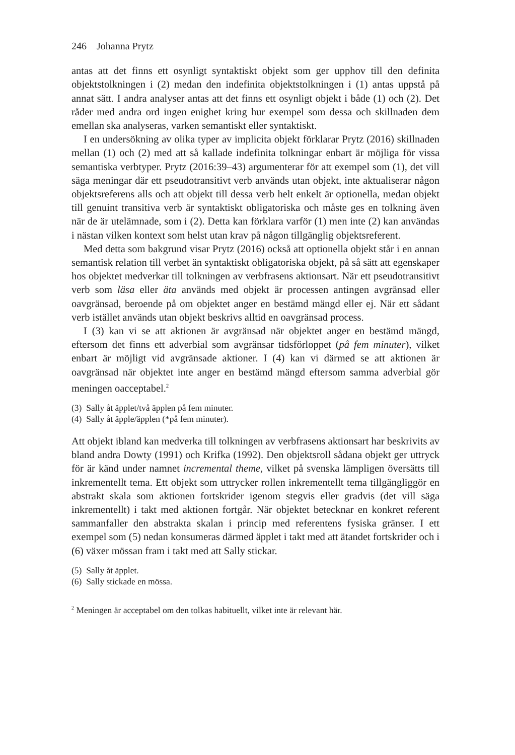246 Johanna Prytz
antas att det finns ett osynligt syntaktiskt objekt som ger upphov till den definita objektstolkningen i (2) medan den indefinita objektstolkningen i (1) antas uppstå på annat sätt. I andra analyser antas att det finns ett osynligt objekt i både (1) och (2). Det råder med andra ord ingen enighet kring hur exempel som dessa och skillnaden dem emellan ska analyseras, varken semantiskt eller syntaktiskt.
I en undersökning av olika typer av implicita objekt förklarar Prytz (2016) skillnaden mellan (1) och (2) med att så kallade indefinita tolkningar enbart är möjliga för vissa semantiska verbtyper. Prytz (2016:39–43) argumenterar för att exempel som (1), det vill säga meningar där ett pseudotransitivt verb används utan objekt, inte aktualiserar någon objektsreferens alls och att objekt till dessa verb helt enkelt är optionella, medan objekt till genuint transitiva verb är syntaktiskt obligatoriska och måste ges en tolkning även när de är utelämnade, som i (2). Detta kan förklara varför (1) men inte (2) kan användas i nästan vilken kontext som helst utan krav på någon tillgänglig objektsreferent.
Med detta som bakgrund visar Prytz (2016) också att optionella objekt står i en annan semantisk relation till verbet än syntaktiskt obligatoriska objekt, på så sätt att egenskaper hos objektet medverkar till tolkningen av verbfrasens aktionsart. När ett pseudotransitivt verb som läsa eller äta används med objekt är processen antingen avgränsad eller oavgränsad, beroende på om objektet anger en bestämd mängd eller ej. När ett sådant verb istället används utan objekt beskrivs alltid en oavgränsad process.
I (3) kan vi se att aktionen är avgränsad när objektet anger en bestämd mängd, eftersom det finns ett adverbial som avgränsar tidsförloppet (på fem minuter), vilket enbart är möjligt vid avgränsade aktioner. I (4) kan vi därmed se att aktionen är oavgränsad när objektet inte anger en bestämd mängd eftersom samma adverbial gör meningen oacceptabel.<sup>2</sup>
(3) Sally åt äpplet/två äpplen på fem minuter.
(4) Sally åt äpple/äpplen (*på fem minuter).
Att objekt ibland kan medverka till tolkningen av verbfrasens aktionsart har beskrivits av bland andra Dowty (1991) och Krifka (1992). Den objektsroll sådana objekt ger uttryck för är känd under namnet incremental theme, vilket på svenska lämpligen översätts till inkrementellt tema. Ett objekt som uttrycker rollen inkrementellt tema tillgängliggör en abstrakt skala som aktionen fortskrider igenom stegvis eller gradvis (det vill säga inkrementellt) i takt med aktionen fortgår. När objektet betecknar en konkret referent sammanfaller den abstrakta skalan i princip med referentens fysiska gränser. I ett exempel som (5) nedan konsumeras därmed äpplet i takt med att ätandet fortskrider och i (6) växer mössan fram i takt med att Sally stickar.
(5) Sally åt äpplet.
(6) Sally stickade en mössa.
<sup>2</sup> Meningen är acceptabel om den tolkas habituellt, vilket inte är relevant här.